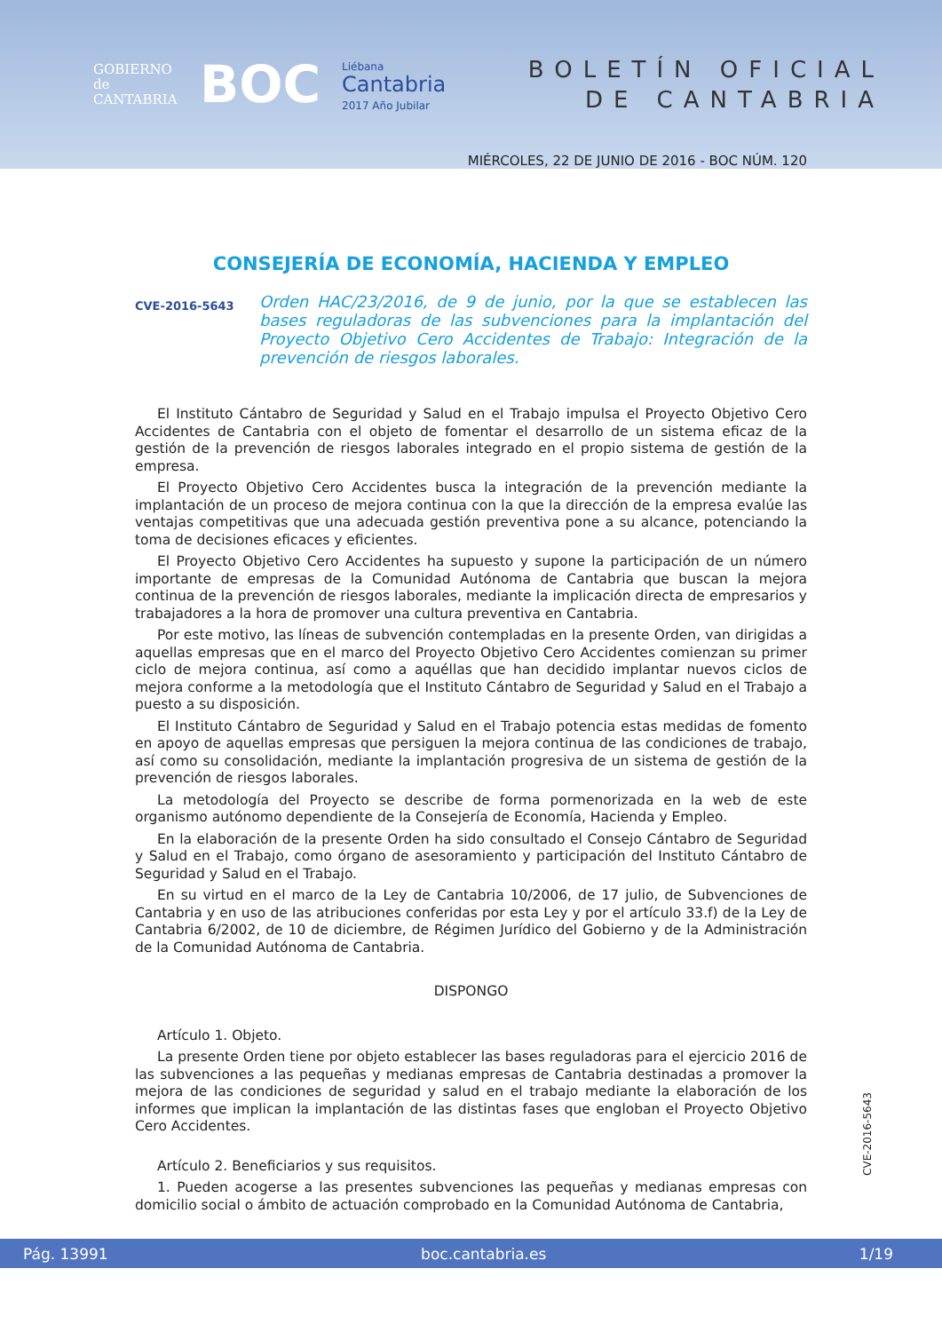GOBIERNO
de
CANTABRIA
BOC
Liébana
Cantabria
2017 Año Jubilar
BOLETÍN OFICIAL
DE CANTABRIA
MIÉRCOLES, 22 DE JUNIO DE 2016 - BOC NÚM. 120
CONSEJERÍA DE ECONOMÍA, HACIENDA Y EMPLEO
CVE-2016-5643
Orden HAC/23/2016, de 9 de junio, por la que se establecen las bases reguladoras de las subvenciones para la implantación del Proyecto Objetivo Cero Accidentes de Trabajo: Integración de la prevención de riesgos laborales.
El Instituto Cántabro de Seguridad y Salud en el Trabajo impulsa el Proyecto Objetivo Cero Accidentes de Cantabria con el objeto de fomentar el desarrollo de un sistema eficaz de la gestión de la prevención de riesgos laborales integrado en el propio sistema de gestión de la empresa.
El Proyecto Objetivo Cero Accidentes busca la integración de la prevención mediante la implantación de un proceso de mejora continua con la que la dirección de la empresa evalúe las ventajas competitivas que una adecuada gestión preventiva pone a su alcance, potenciando la toma de decisiones eficaces y eficientes.
El Proyecto Objetivo Cero Accidentes ha supuesto y supone la participación de un número importante de empresas de la Comunidad Autónoma de Cantabria que buscan la mejora continua de la prevención de riesgos laborales, mediante la implicación directa de empresarios y trabajadores a la hora de promover una cultura preventiva en Cantabria.
Por este motivo, las líneas de subvención contempladas en la presente Orden, van dirigidas a aquellas empresas que en el marco del Proyecto Objetivo Cero Accidentes comienzan su primer ciclo de mejora continua, así como a aquéllas que han decidido implantar nuevos ciclos de mejora conforme a la metodología que el Instituto Cántabro de Seguridad y Salud en el Trabajo a puesto a su disposición.
El Instituto Cántabro de Seguridad y Salud en el Trabajo potencia estas medidas de fomento en apoyo de aquellas empresas que persiguen la mejora continua de las condiciones de trabajo, así como su consolidación, mediante la implantación progresiva de un sistema de gestión de la prevención de riesgos laborales.
La metodología del Proyecto se describe de forma pormenorizada en la web de este organismo autónomo dependiente de la Consejería de Economía, Hacienda y Empleo.
En la elaboración de la presente Orden ha sido consultado el Consejo Cántabro de Seguridad y Salud en el Trabajo, como órgano de asesoramiento y participación del Instituto Cántabro de Seguridad y Salud en el Trabajo.
En su virtud en el marco de la Ley de Cantabria 10/2006, de 17 julio, de Subvenciones de Cantabria y en uso de las atribuciones conferidas por esta Ley y por el artículo 33.f) de la Ley de Cantabria 6/2002, de 10 de diciembre, de Régimen Jurídico del Gobierno y de la Administración de la Comunidad Autónoma de Cantabria.
DISPONGO
Artículo 1. Objeto.
La presente Orden tiene por objeto establecer las bases reguladoras para el ejercicio 2016 de las subvenciones a las pequeñas y medianas empresas de Cantabria destinadas a promover la mejora de las condiciones de seguridad y salud en el trabajo mediante la elaboración de los informes que implican la implantación de las distintas fases que engloban el Proyecto Objetivo Cero Accidentes.
Artículo 2. Beneficiarios y sus requisitos.
1. Pueden acogerse a las presentes subvenciones las pequeñas y medianas empresas con domicilio social o ámbito de actuación comprobado en la Comunidad Autónoma de Cantabria,
CVE-2016-5643
Pág. 13991 boc.cantabria.es 1/19